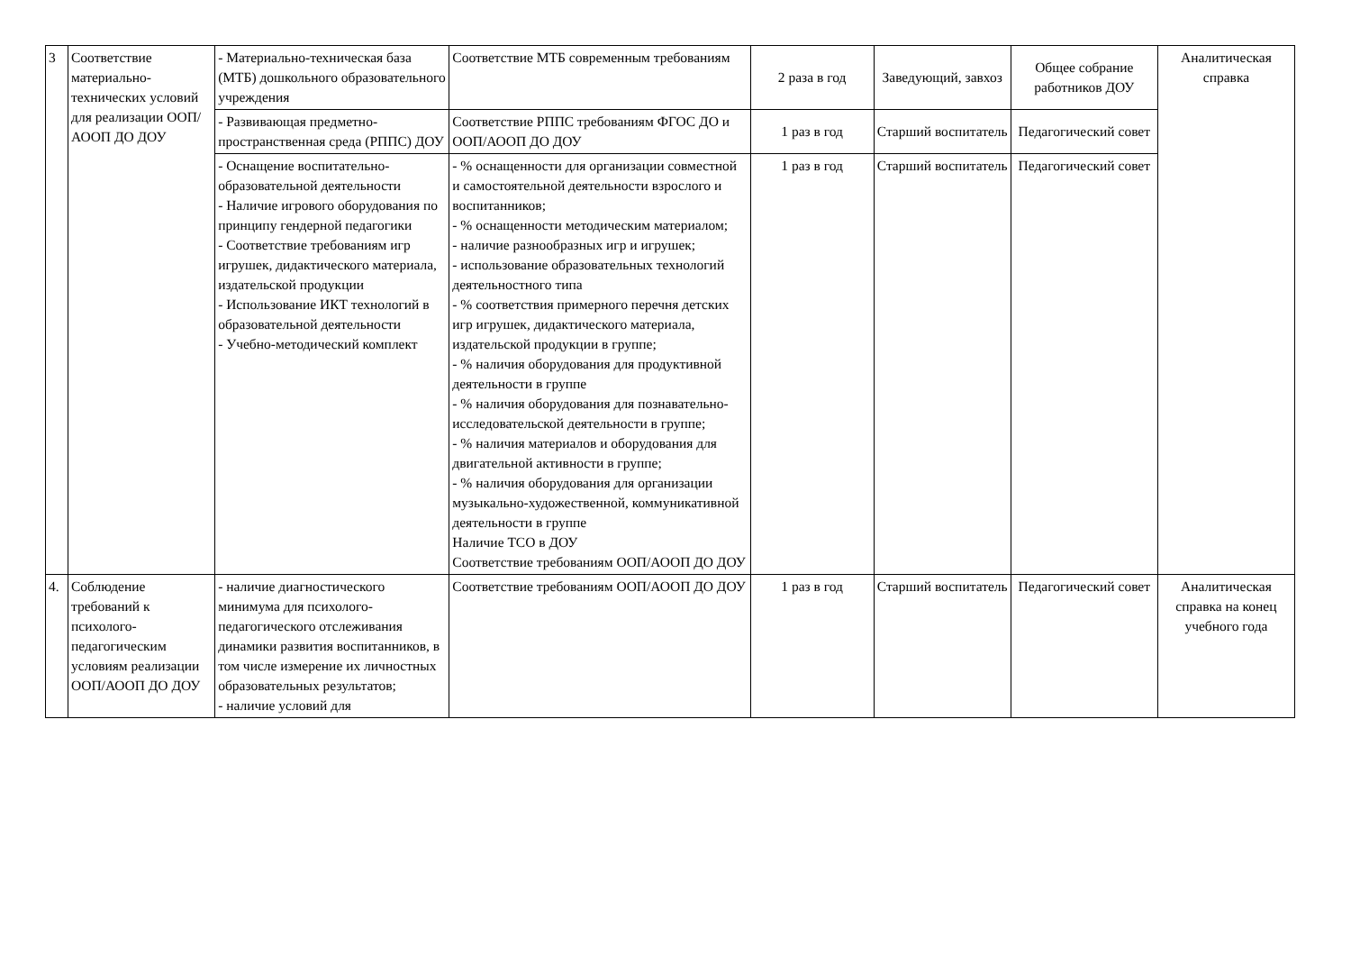| 3 | Соответствие материально-технических условий для реализации ООП/АООП ДО ДОУ | - Материально-техническая база (МТБ) дошкольного образовательного учреждения | Соответствие МТБ современным требованиям | 2 раза в год | Заведующий, завхоз | Общее собрание работников ДОУ | Аналитическая справка |
| | | - Развивающая предметно-пространственная среда (РППС) ДОУ | Соответствие РППС требованиям ФГОС ДО и ООП/АООП ДО ДОУ | 1 раз в год | Старший воспитатель | Педагогический совет | |
| | | - Оснащение воспитательно-образовательной деятельности - Наличие игрового оборудования по принципу гендерной педагогики - Соответствие требованиям игр игрушек, дидактического материала, издательской продукции - Использование ИКТ технологий в образовательной деятельности - Учебно-методический комплект | - % оснащенности для организации совместной и самостоятельной деятельности взрослого и воспитанников; - % оснащенности методическим материалом; - наличие разнообразных игр и игрушек; - использование образовательных технологий деятельностного типа - % соответствия примерного перечня детских игр игрушек, дидактического материала, издательской продукции в группе; - % наличия оборудования для продуктивной деятельности в группе - % наличия оборудования для познавательно- исследовательской деятельности в группе; - % наличия материалов и оборудования для двигательной активности в группе; - % наличия оборудования для организации музыкально-художественной, коммуникативной деятельности в группе Наличие ТСО в ДОУ Соответствие требованиям ООП/АООП ДО ДОУ | 1 раз в год | Старший воспитатель | Педагогический совет | |
| 4. | Соблюдение требований к психолого-педагогическим условиям реализации ООП/АООП ДО ДОУ | - наличие диагностического минимума для психолого-педагогического отслеживания динамики развития воспитанников, в том числе измерение их личностных образовательных результатов; - наличие условий для | Соответствие требованиям ООП/АООП ДО ДОУ | 1 раз в год | Старший воспитатель | Педагогический совет | Аналитическая справка на конец учебного года |